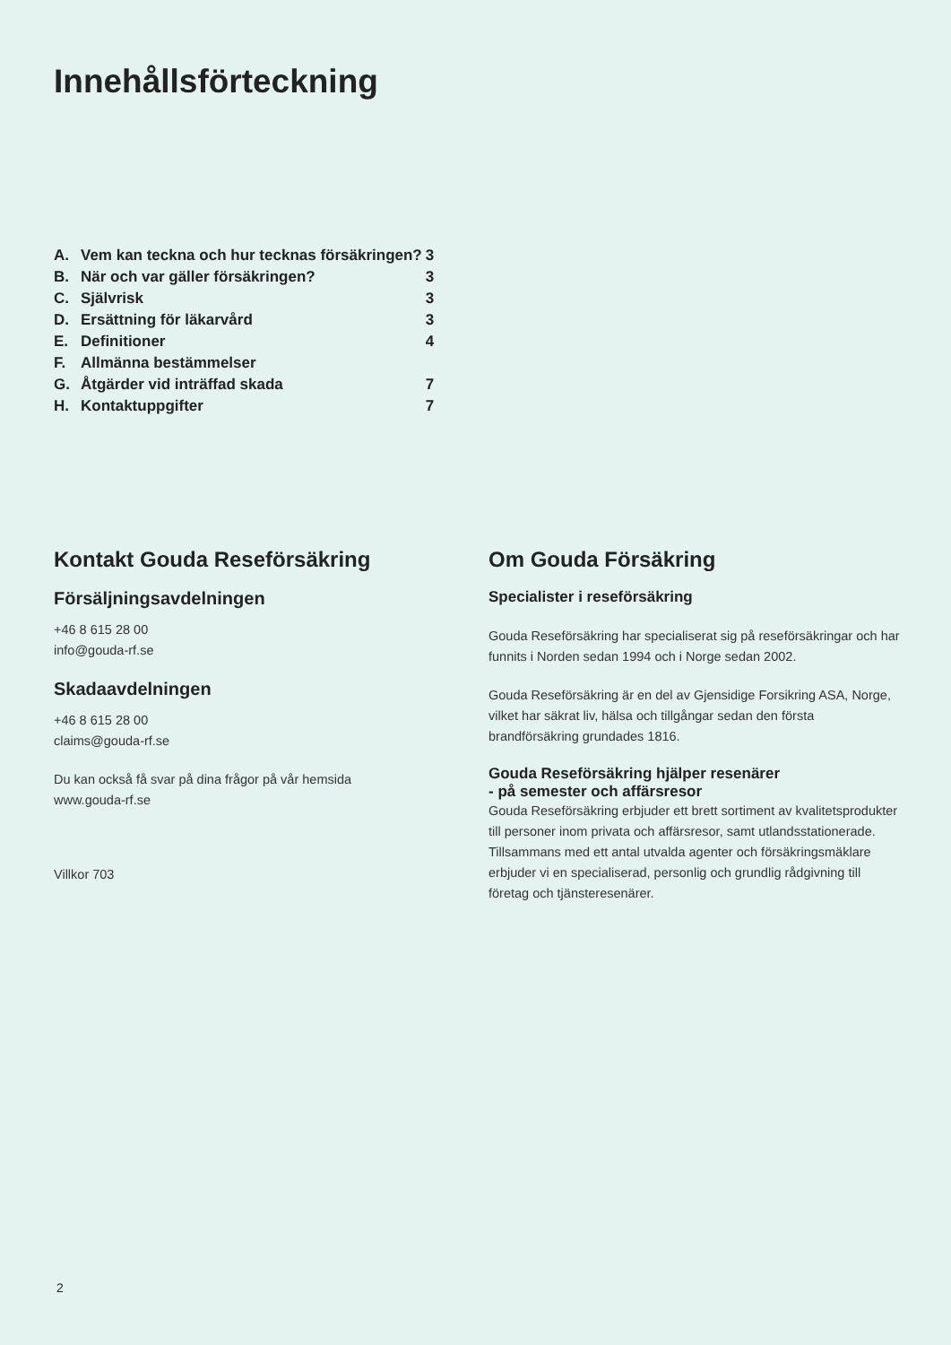Innehållsförteckning
| A. | Vem kan teckna och hur tecknas försäkringen? | 3 |
| B. | När och var gäller försäkringen? | 3 |
| C. | Självrisk | 3 |
| D. | Ersättning för läkarvård | 3 |
| E. | Definitioner | 4 |
| F. | Allmänna bestämmelser | |
| G. | Åtgärder vid inträffad skada | 7 |
| H. | Kontaktuppgifter | 7 |
Kontakt Gouda Reseförsäkring
Försäljningsavdelningen
+46 8 615 28 00
info@gouda-rf.se
Skadaavdelningen
+46 8 615 28 00
claims@gouda-rf.se
Du kan också få svar på dina frågor på vår hemsida
www.gouda-rf.se
Villkor 703
Om Gouda Försäkring
Specialister i reseförsäkring
Gouda Reseförsäkring har specialiserat sig på reseförsäkringar och har funnits i Norden sedan 1994 och i Norge sedan 2002.
Gouda Reseförsäkring är en del av Gjensidige Forsikring ASA, Norge, vilket har säkrat liv, hälsa och tillgångar sedan den första brandförsäkring grundades 1816.
Gouda Reseförsäkring hjälper resenärer
- på semester och affärsresor
Gouda Reseförsäkring erbjuder ett brett sortiment av kvalitetsprodukter till personer inom privata och affärsresor, samt utlandsstationerade. Tillsammans med ett antal utvalda agenter och försäkringsmäklare erbjuder vi en specialiserad, personlig och grundlig rådgivning till företag och tjänsteresenärer.
2